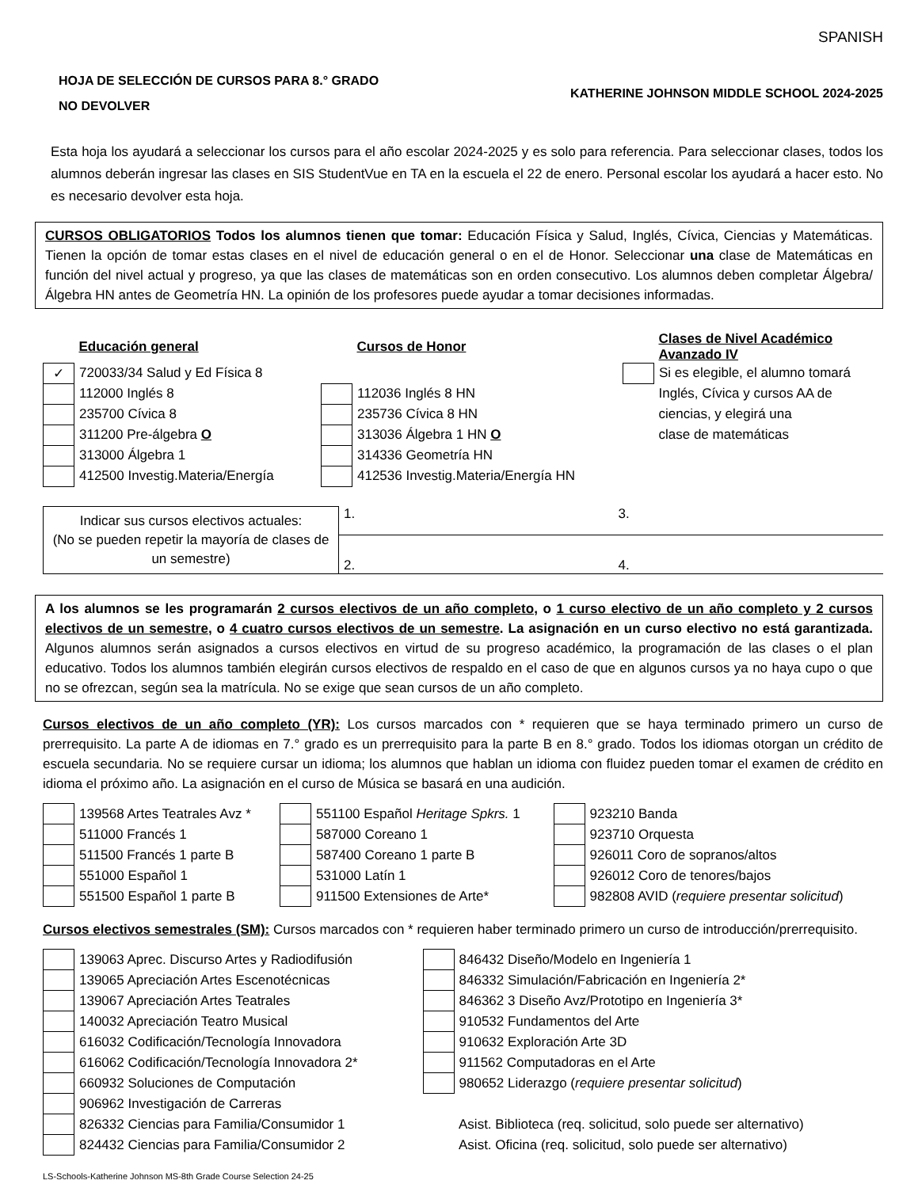SPANISH
HOJA DE SELECCIÓN DE CURSOS PARA 8.° GRADO
NO DEVOLVER
KATHERINE JOHNSON MIDDLE SCHOOL 2024-2025
Esta hoja los ayudará a seleccionar los cursos para el año escolar 2024-2025 y es solo para referencia. Para seleccionar clases, todos los alumnos deberán ingresar las clases en SIS StudentVue en TA en la escuela el 22 de enero. Personal escolar los ayudará a hacer esto. No es necesario devolver esta hoja.
CURSOS OBLIGATORIOS Todos los alumnos tienen que tomar: Educación Física y Salud, Inglés, Cívica, Ciencias y Matemáticas. Tienen la opción de tomar estas clases en el nivel de educación general o en el de Honor. Seleccionar una clase de Matemáticas en función del nivel actual y progreso, ya que las clases de matemáticas son en orden consecutivo. Los alumnos deben completar Álgebra/Álgebra HN antes de Geometría HN. La opinión de los profesores puede ayudar a tomar decisiones informadas.
| | Educación general | | Cursos de Honor | | Clases de Nivel Académico Avanzado IV |
| ✓ | 720033/34 Salud y Ed Física 8 | | | | Si es elegible, el alumno tomará |
| | 112000 Inglés 8 | | 112036 Inglés 8 HN | | Inglés, Cívica y cursos AA de |
| | 235700 Cívica 8 | | 235736 Cívica 8 HN | | ciencias, y elegirá una |
| | 311200 Pre-álgebra O | | 313036 Álgebra 1 HN O | | clase de matemáticas |
| | 313000 Álgebra 1 | | 314336 Geometría HN | | |
| | 412500 Investig.Materia/Energía | | 412536 Investig.Materia/Energía HN | | |
| Indicar sus cursos electivos actuales: (No se pueden repetir la mayoría de clases de un semestre) | 1. | 3. |
| | 2. | 4. |
A los alumnos se les programarán 2 cursos electivos de un año completo, o 1 curso electivo de un año completo y 2 cursos electivos de un semestre, o 4 cuatro cursos electivos de un semestre. La asignación en un curso electivo no está garantizada. Algunos alumnos serán asignados a cursos electivos en virtud de su progreso académico, la programación de las clases o el plan educativo. Todos los alumnos también elegirán cursos electivos de respaldo en el caso de que en algunos cursos ya no haya cupo o que no se ofrezcan, según sea la matrícula. No se exige que sean cursos de un año completo.
Cursos electivos de un año completo (YR): Los cursos marcados con * requieren que se haya terminado primero un curso de prerrequisito. La parte A de idiomas en 7.° grado es un prerrequisito para la parte B en 8.° grado. Todos los idiomas otorgan un crédito de escuela secundaria. No se requiere cursar un idioma; los alumnos que hablan un idioma con fluidez pueden tomar el examen de crédito en idioma el próximo año. La asignación en el curso de Música se basará en una audición.
| | 139568 Artes Teatrales Avz * | | 551100 Español Heritage Spkrs. 1 | | 923210 Banda |
| | 511000 Francés 1 | | 587000 Coreano 1 | | 923710 Orquesta |
| | 511500 Francés 1 parte B | | 587400 Coreano 1 parte B | | 926011 Coro de sopranos/altos |
| | 551000 Español 1 | | 531000 Latín 1 | | 926012 Coro de tenores/bajos |
| | 551500 Español 1 parte B | | 911500 Extensiones de Arte* | | 982808 AVID ( requiere presentar solicitud ) |
Cursos electivos semestrales (SM): Cursos marcados con * requieren haber terminado primero un curso de introducción/prerrequisito.
| | 139063 Aprec. Discurso Artes y Radiodifusión | | 846432 Diseño/Modelo en Ingeniería 1 |
| | 139065 Apreciación Artes Escenotécnicas | | 846332 Simulación/Fabricación en Ingeniería 2* |
| | 139067 Apreciación Artes Teatrales | | 846362 3 Diseño Avz/Prototipo en Ingeniería 3* |
| | 140032 Apreciación Teatro Musical | | 910532 Fundamentos del Arte |
| | 616032 Codificación/Tecnología Innovadora | | 910632 Exploración Arte 3D |
| | 616062 Codificación/Tecnología Innovadora 2* | | 911562 Computadoras en el Arte |
| | 660932 Soluciones de Computación | | 980652 Liderazgo ( requiere presentar solicitud ) |
| | 906962 Investigación de Carreras | | |
| | 826332 Ciencias para Familia/Consumidor 1 | | Asist. Biblioteca (req. solicitud, solo puede ser alternativo) |
| | 824432 Ciencias para Familia/Consumidor 2 | | Asist. Oficina (req. solicitud, solo puede ser alternativo) |
LS-Schools-Katherine Johnson MS-8th Grade Course Selection 24-25